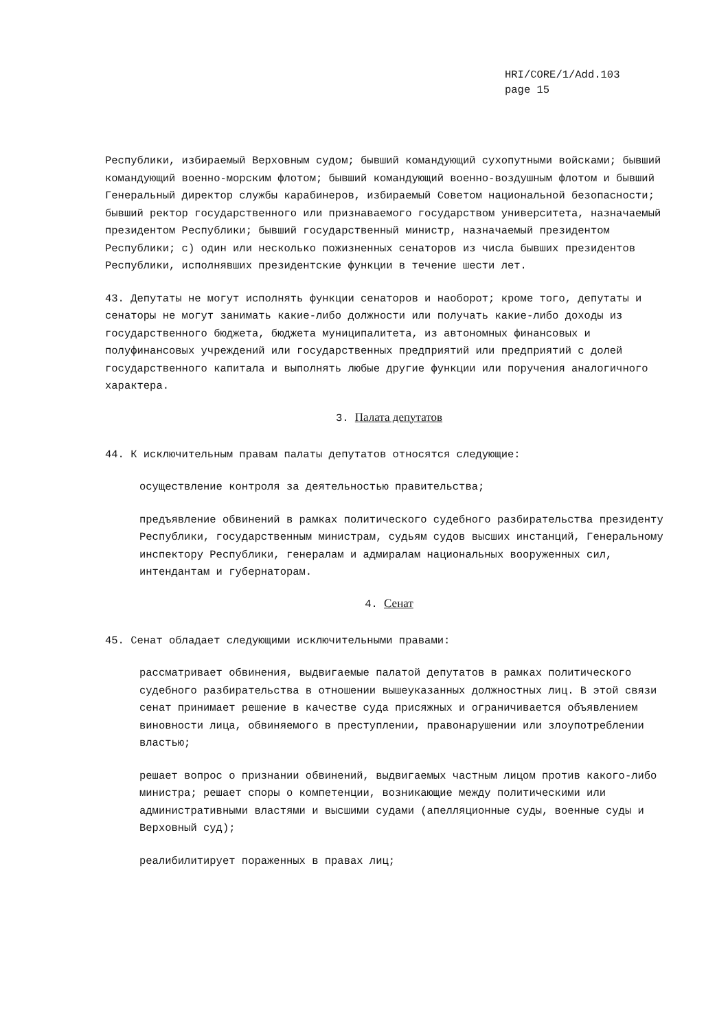HRI/CORE/1/Add.103
page 15
Республики, избираемый Верховным судом; бывший командующий сухопутными войсками; бывший командующий военно-морским флотом; бывший командующий военно-воздушным флотом и бывший Генеральный директор службы карабинеров, избираемый Советом национальной безопасности; бывший ректор государственного или признаваемого государством университета, назначаемый президентом Республики; бывший государственный министр, назначаемый президентом Республики; c) один или несколько пожизненных сенаторов из числа бывших президентов Республики, исполнявших президентские функции в течение шести лет.
43. Депутаты не могут исполнять функции сенаторов и наоборот; кроме того, депутаты и сенаторы не могут занимать какие-либо должности или получать какие-либо доходы из государственного бюджета, бюджета муниципалитета, из автономных финансовых и полуфинансовых учреждений или государственных предприятий или предприятий с долей государственного капитала и выполнять любые другие функции или поручения аналогичного характера.
3. Палата депутатов
44. К исключительным правам палаты депутатов относятся следующие:
осуществление контроля за деятельностью правительства;
предъявление обвинений в рамках политического судебного разбирательства президенту Республики, государственным министрам, судьям судов высших инстанций, Генеральному инспектору Республики, генералам и адмиралам национальных вооруженных сил, интендантам и губернаторам.
4. Сенат
45. Сенат обладает следующими исключительными правами:
рассматривает обвинения, выдвигаемые палатой депутатов в рамках политического судебного разбирательства в отношении вышеуказанных должностных лиц. В этой связи сенат принимает решение в качестве суда присяжных и ограничивается объявлением виновности лица, обвиняемого в преступлении, правонарушении или злоупотреблении властью;
решает вопрос о признании обвинений, выдвигаемых частным лицом против какого-либо министра; решает споры о компетенции, возникающие между политическими или административными властями и высшими судами (апелляционные суды, военные суды и Верховный суд);
реалибилитирует пораженных в правах лиц;